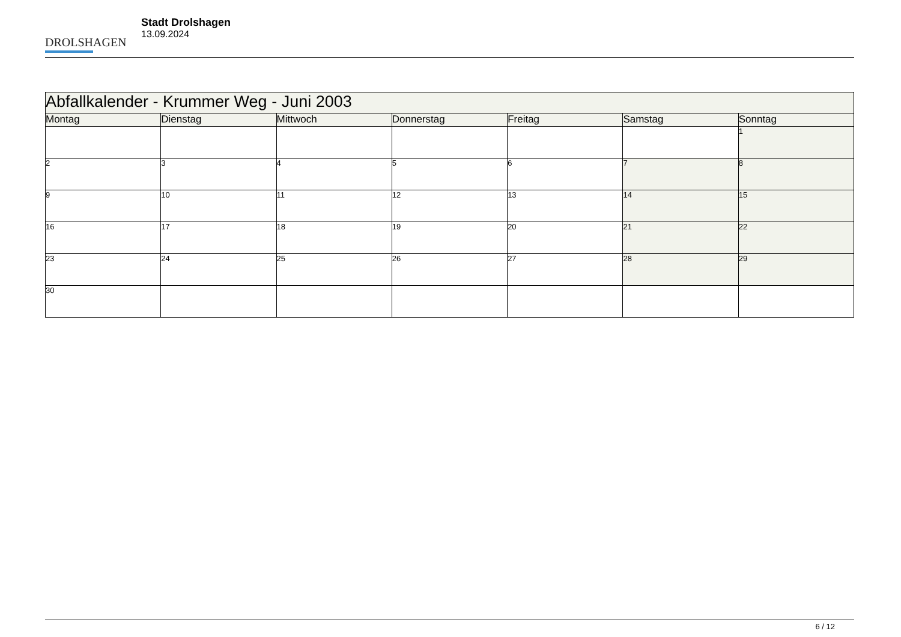DROLSHAGEN
Stadt Drolshagen
13.09.2024
| Abfallkalender - Krummer Weg - Juni 2003 | | | | | | |
| --- | --- | --- | --- | --- | --- | --- |
| Montag | Dienstag | Mittwoch | Donnerstag | Freitag | Samstag | Sonntag |
| | | | | | | 1 |
| 2 | 3 | 4 | 5 | 6 | 7 | 8 |
| 9 | 10 | 11 | 12 | 13 | 14 | 15 |
| 16 | 17 | 18 | 19 | 20 | 21 | 22 |
| 23 | 24 | 25 | 26 | 27 | 28 | 29 |
| 30 | | | | | | |
6 / 12